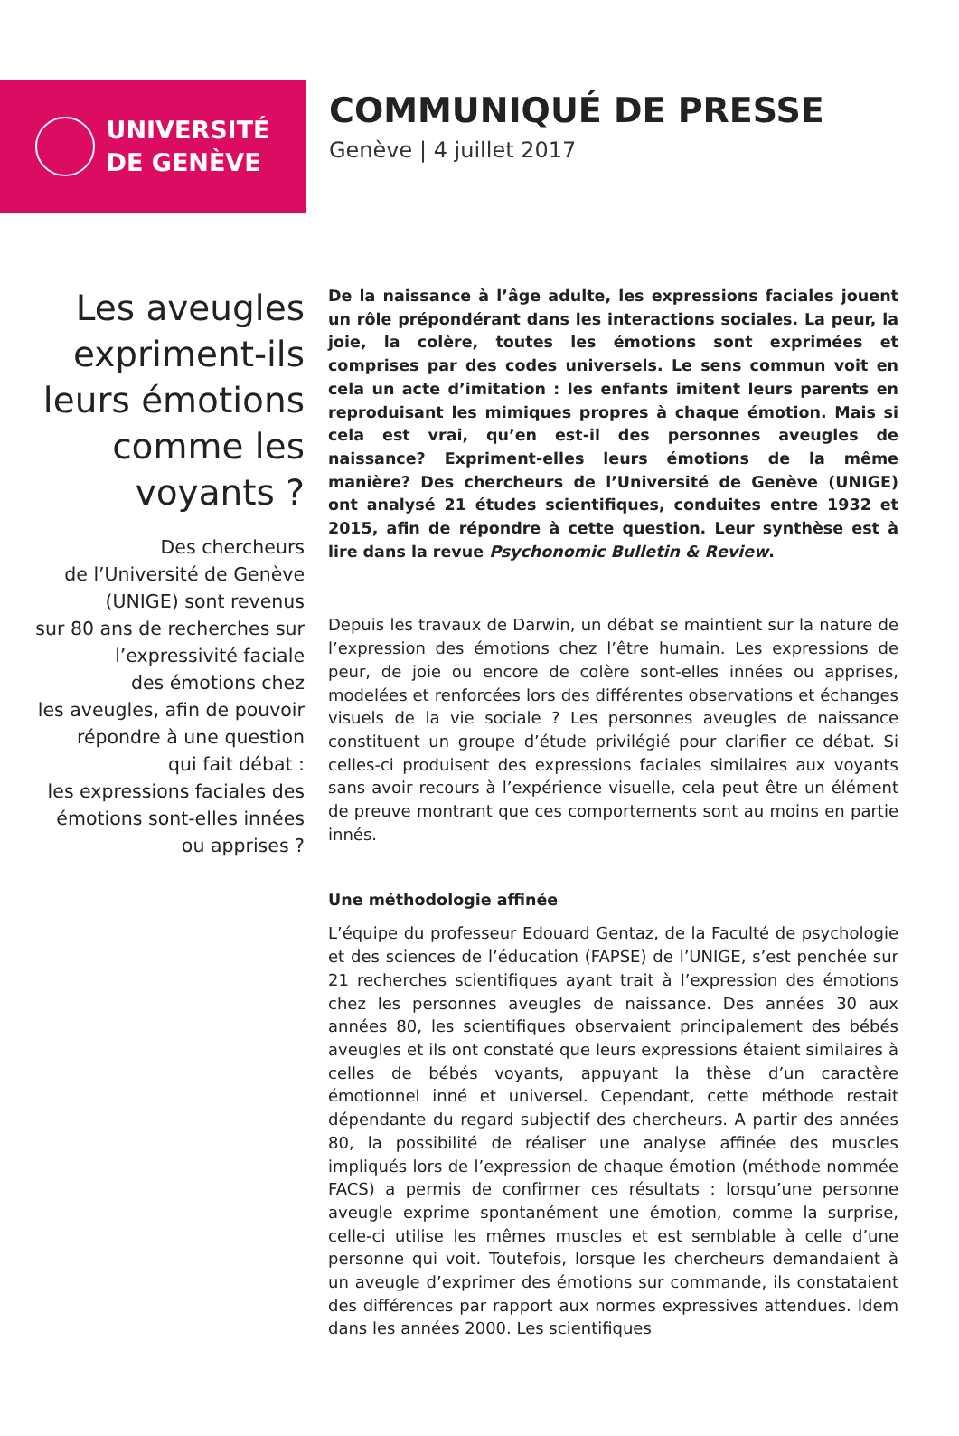UNIVERSITÉ
DE GENÈVE
COMMUNIQUÉ DE PRESSE
Genève | 4 juillet 2017
Les aveugles expriment-ils leurs émotions comme les voyants ?
Des chercheurs
de l’Université de Genève
(UNIGE) sont revenus
sur 80 ans de recherches sur
l’expressivité faciale
des émotions chez
les aveugles, afin de pouvoir
répondre à une question
qui fait débat :
les expressions faciales des
émotions sont-elles innées
ou apprises ?
De la naissance à l’âge adulte, les expressions faciales jouent un rôle prépondérant dans les interactions sociales. La peur, la joie, la colère, toutes les émotions sont exprimées et comprises par des codes universels. Le sens commun voit en cela un acte d’imitation : les enfants imitent leurs parents en reproduisant les mimiques propres à chaque émotion. Mais si cela est vrai, qu’en est-il des personnes aveugles de naissance? Expriment-elles leurs émotions de la même manière? Des chercheurs de l’Université de Genève (UNIGE) ont analysé 21 études scientifiques, conduites entre 1932 et 2015, afin de répondre à cette question. Leur synthèse est à lire dans la revue Psychonomic Bulletin & Review.
Depuis les travaux de Darwin, un débat se maintient sur la nature de l’expression des émotions chez l’être humain. Les expressions de peur, de joie ou encore de colère sont-elles innées ou apprises, modelées et renforcées lors des différentes observations et échanges visuels de la vie sociale ? Les personnes aveugles de naissance constituent un groupe d’étude privilégié pour clarifier ce débat. Si celles-ci produisent des expressions faciales similaires aux voyants sans avoir recours à l’expérience visuelle, cela peut être un élément de preuve montrant que ces comportements sont au moins en partie innés.
Une méthodologie affinée
L’équipe du professeur Edouard Gentaz, de la Faculté de psychologie et des sciences de l’éducation (FAPSE) de l’UNIGE, s’est penchée sur 21 recherches scientifiques ayant trait à l’expression des émotions chez les personnes aveugles de naissance. Des années 30 aux années 80, les scientifiques observaient principalement des bébés aveugles et ils ont constaté que leurs expressions étaient similaires à celles de bébés voyants, appuyant la thèse d’un caractère émotionnel inné et universel. Cependant, cette méthode restait dépendante du regard subjectif des chercheurs. A partir des années 80, la possibilité de réaliser une analyse affinée des muscles impliqués lors de l’expression de chaque émotion (méthode nommée FACS) a permis de confirmer ces résultats : lorsqu’une personne aveugle exprime spontanément une émotion, comme la surprise, celle-ci utilise les mêmes muscles et est semblable à celle d’une personne qui voit. Toutefois, lorsque les chercheurs demandaient à un aveugle d’exprimer des émotions sur commande, ils constataient des différences par rapport aux normes expressives attendues. Idem dans les années 2000. Les scientifiques